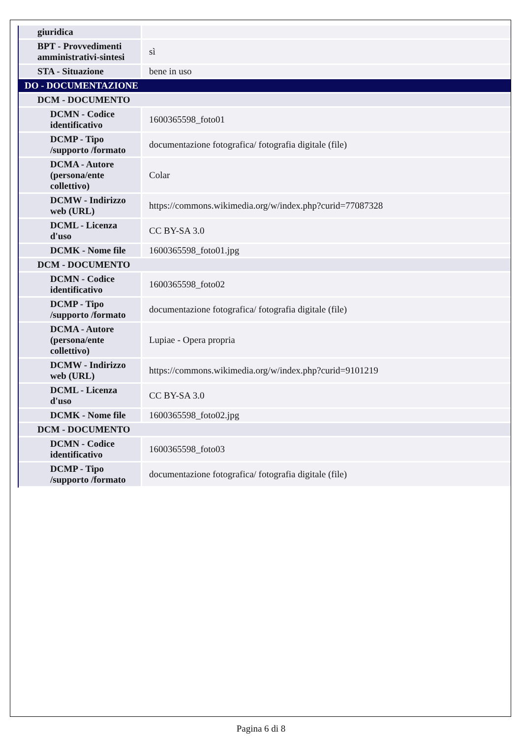| giuridica | |
| BPT - Provvedimenti amministrativi-sintesi | sì |
| STA - Situazione | bene in uso |
| DO - DOCUMENTAZIONE | |
| DCM - DOCUMENTO | |
| DCMN - Codice identificativo | 1600365598_foto01 |
| DCMP - Tipo /supporto /formato | documentazione fotografica/ fotografia digitale (file) |
| DCMA - Autore (persona/ente collettivo) | Colar |
| DCMW - Indirizzo web (URL) | https://commons.wikimedia.org/w/index.php?curid=77087328 |
| DCML - Licenza d'uso | CC BY-SA 3.0 |
| DCMK - Nome file | 1600365598_foto01.jpg |
| DCM - DOCUMENTO | |
| DCMN - Codice identificativo | 1600365598_foto02 |
| DCMP - Tipo /supporto /formato | documentazione fotografica/ fotografia digitale (file) |
| DCMA - Autore (persona/ente collettivo) | Lupiae - Opera propria |
| DCMW - Indirizzo web (URL) | https://commons.wikimedia.org/w/index.php?curid=9101219 |
| DCML - Licenza d'uso | CC BY-SA 3.0 |
| DCMK - Nome file | 1600365598_foto02.jpg |
| DCM - DOCUMENTO | |
| DCMN - Codice identificativo | 1600365598_foto03 |
| DCMP - Tipo /supporto /formato | documentazione fotografica/ fotografia digitale (file) |
Pagina 6 di 8